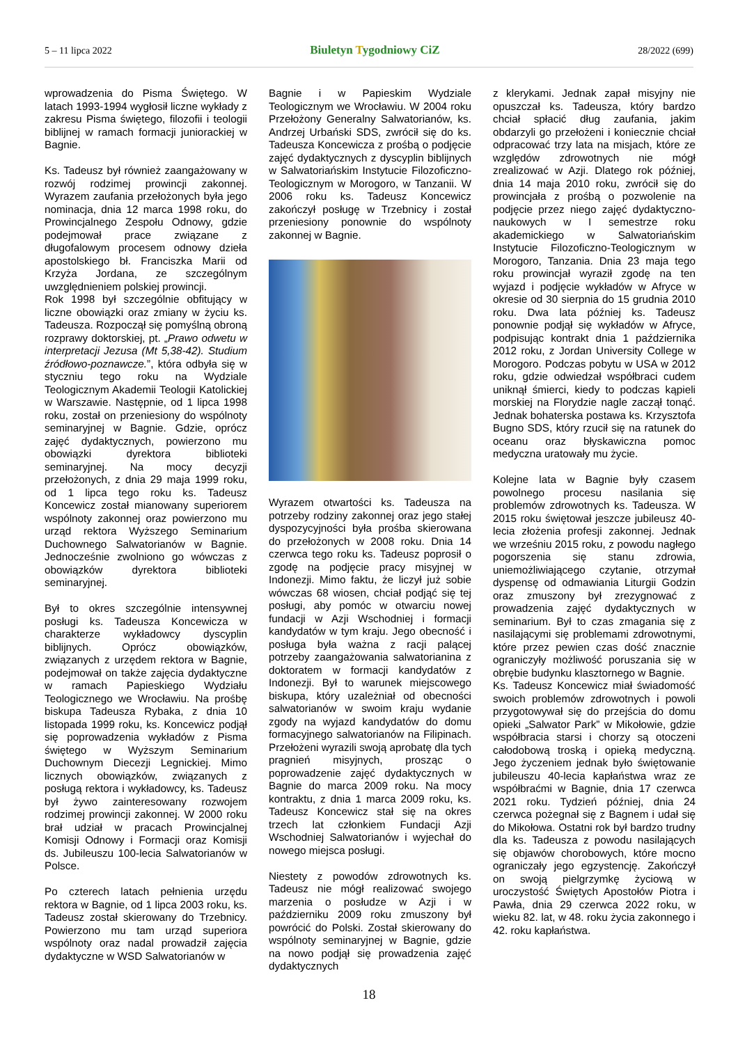5 – 11 lipca 2022
Biuletyn Tygodniowy CiZ
28/2022 (699)
wprowadzenia do Pisma Świętego. W latach 1993-1994 wygłosił liczne wykłady z zakresu Pisma świętego, filozofii i teologii biblijnej w ramach formacji juniorackiej w Bagnie.
Ks. Tadeusz był również zaangażowany w rozwój rodzimej prowincji zakonnej. Wyrazem zaufania przełożonych była jego nominacja, dnia 12 marca 1998 roku, do Prowincjalnego Zespołu Odnowy, gdzie podejmował prace związane z długofalowym procesem odnowy dzieła apostolskiego bł. Franciszka Marii od Krzyża Jordana, ze szczególnym uwzględnieniem polskiej prowincji.
Rok 1998 był szczególnie obfitujący w liczne obowiązki oraz zmiany w życiu ks. Tadeusza. Rozpoczął się pomyślną obroną rozprawy doktorskiej, pt. „Prawo odwetu w interpretacji Jezusa (Mt 5,38-42). Studium źródłowo-poznawcze.”, która odbyła się w styczniu tego roku na Wydziale Teologicznym Akademii Teologii Katolickiej w Warszawie. Następnie, od 1 lipca 1998 roku, został on przeniesiony do wspólnoty seminaryjnej w Bagnie. Gdzie, oprócz zajęć dydaktycznych, powierzono mu obowiązki dyrektora biblioteki seminaryjnej. Na mocy decyzji przełożonych, z dnia 29 maja 1999 roku, od 1 lipca tego roku ks. Tadeusz Koncewicz został mianowany superiorem wspólnoty zakonnej oraz powierzono mu urząd rektora Wyższego Seminarium Duchownego Salwatorianów w Bagnie. Jednocześnie zwolniono go wówczas z obowiązków dyrektora biblioteki seminaryjnej.
Był to okres szczególnie intensywnej posługi ks. Tadeusza Koncewicza w charakterze wykładowcy dyscyplin biblijnych. Oprócz obowiązków, związanych z urzędem rektora w Bagnie, podejmował on także zajęcia dydaktyczne w ramach Papieskiego Wydziału Teologicznego we Wrocławiu. Na prośbę biskupa Tadeusza Rybaka, z dnia 10 listopada 1999 roku, ks. Koncewicz podjął się poprowadzenia wykładów z Pisma świętego w Wyższym Seminarium Duchownym Diecezji Legnickiej. Mimo licznych obowiązków, związanych z posługą rektora i wykładowcy, ks. Tadeusz był żywo zainteresowany rozwojem rodzimej prowincji zakonnej. W 2000 roku brał udział w pracach Prowincjalnej Komisji Odnowy i Formacji oraz Komisji ds. Jubileuszu 100-lecia Salwatorianów w Polsce.
Po czterech latach pełnienia urzędu rektora w Bagnie, od 1 lipca 2003 roku, ks. Tadeusz został skierowany do Trzebnicy. Powierzono mu tam urząd superiora wspólnoty oraz nadal prowadził zajęcia dydaktyczne w WSD Salwatorianów w
Bagnie i w Papieskim Wydziale Teologicznym we Wrocławiu. W 2004 roku Przełożony Generalny Salwatorianów, ks. Andrzej Urbański SDS, zwrócił się do ks. Tadeusza Koncewicza z prośbą o podjęcie zajęć dydaktycznych z dyscyplin biblijnych w Salwatoriańskim Instytucie Filozoficzno-Teologicznym w Morogoro, w Tanzanii. W 2006 roku ks. Tadeusz Koncewicz zakończył posługę w Trzebnicy i został przeniesiony ponownie do wspólnoty zakonnej w Bagnie.
Wyrazem otwartości ks. Tadeusza na potrzeby rodziny zakonnej oraz jego stałej dyspozycyjności była prośba skierowana do przełożonych w 2008 roku. Dnia 14 czerwca tego roku ks. Tadeusz poprosił o zgodę na podjęcie pracy misyjnej w Indonezji. Mimo faktu, że liczył już sobie wówczas 68 wiosen, chciał podjąć się tej posługi, aby pomóc w otwarciu nowej fundacji w Azji Wschodniej i formacji kandydatów w tym kraju. Jego obecność i posługa była ważna z racji palącej potrzeby zaangażowania salwatorianina z doktoratem w formacji kandydatów z Indonezji. Był to warunek miejscowego biskupa, który uzależniał od obecności salwatorianów w swoim kraju wydanie zgody na wyjazd kandydatów do domu formacyjnego salwatorianów na Filipinach. Przełożeni wyrazili swoją aprobatę dla tych pragnień misyjnych, prosząc o poprowadzenie zajęć dydaktycznych w Bagnie do marca 2009 roku. Na mocy kontraktu, z dnia 1 marca 2009 roku, ks. Tadeusz Koncewicz stał się na okres trzech lat członkiem Fundacji Azji Wschodniej Salwatorianów i wyjechał do nowego miejsca posługi.
Niestety z powodów zdrowotnych ks. Tadeusz nie mógł realizować swojego marzenia o posłudze w Azji i w październiku 2009 roku zmuszony był powrócić do Polski. Został skierowany do wspólnoty seminaryjnej w Bagnie, gdzie na nowo podjął się prowadzenia zajęć dydaktycznych
z klerykami. Jednak zapał misyjny nie opuszczał ks. Tadeusza, który bardzo chciał spłacić dług zaufania, jakim obdarzyli go przełożeni i koniecznie chciał odpracować trzy lata na misjach, które ze względów zdrowotnych nie mógł zrealizować w Azji. Dlatego rok później, dnia 14 maja 2010 roku, zwrócił się do prowincjała z prośbą o pozwolenie na podjęcie przez niego zajęć dydaktyczno-naukowych w I semestrze roku akademickiego w Salwatoriańskim Instytucie Filozoficzno-Teologicznym w Morogoro, Tanzania. Dnia 23 maja tego roku prowincjał wyraził zgodę na ten wyjazd i podjęcie wykładów w Afryce w okresie od 30 sierpnia do 15 grudnia 2010 roku. Dwa lata później ks. Tadeusz ponownie podjął się wykładów w Afryce, podpisując kontrakt dnia 1 października 2012 roku, z Jordan University College w Morogoro. Podczas pobytu w USA w 2012 roku, gdzie odwiedzał współbraci cudem uniknął śmierci, kiedy to podczas kąpieli morskiej na Florydzie nagle zaczął tonąć. Jednak bohaterska postawa ks. Krzysztofa Bugno SDS, który rzucił się na ratunek do oceanu oraz błyskawiczna pomoc medyczna uratowały mu życie.
Kolejne lata w Bagnie były czasem powolnego procesu nasilania się problemów zdrowotnych ks. Tadeusza. W 2015 roku świętował jeszcze jubileusz 40-lecia złożenia profesji zakonnej. Jednak we wrześniu 2015 roku, z powodu nagłego pogorszenia się stanu zdrowia, uniemożliwiającego czytanie, otrzymał dyspensę od odmawiania Liturgii Godzin oraz zmuszony był zrezygnować z prowadzenia zajęć dydaktycznych w seminarium. Był to czas zmagania się z nasilającymi się problemami zdrowotnymi, które przez pewien czas dość znacznie ograniczyły możliwość poruszania się w obrębie budynku klasztornego w Bagnie.
Ks. Tadeusz Koncewicz miał świadomość swoich problemów zdrowotnych i powoli przygotowywał się do przejścia do domu opieki „Salwator Park” w Mikołowie, gdzie współbracia starsi i chorzy są otoczeni całodobową troską i opieką medyczną. Jego życzeniem jednak było świętowanie jubileuszu 40-lecia kapłaństwa wraz ze współbraćmi w Bagnie, dnia 17 czerwca 2021 roku. Tydzień później, dnia 24 czerwca pożegnał się z Bagnem i udał się do Mikołowa. Ostatni rok był bardzo trudny dla ks. Tadeusza z powodu nasilających się objawów chorobowych, które mocno ograniczały jego egzystencję. Zakończył on swoją pielgrzymkę życiową w uroczystość Świętych Apostołów Piotra i Pawła, dnia 29 czerwca 2022 roku, w wieku 82. lat, w 48. roku życia zakonnego i 42. roku kapłaństwa.
18